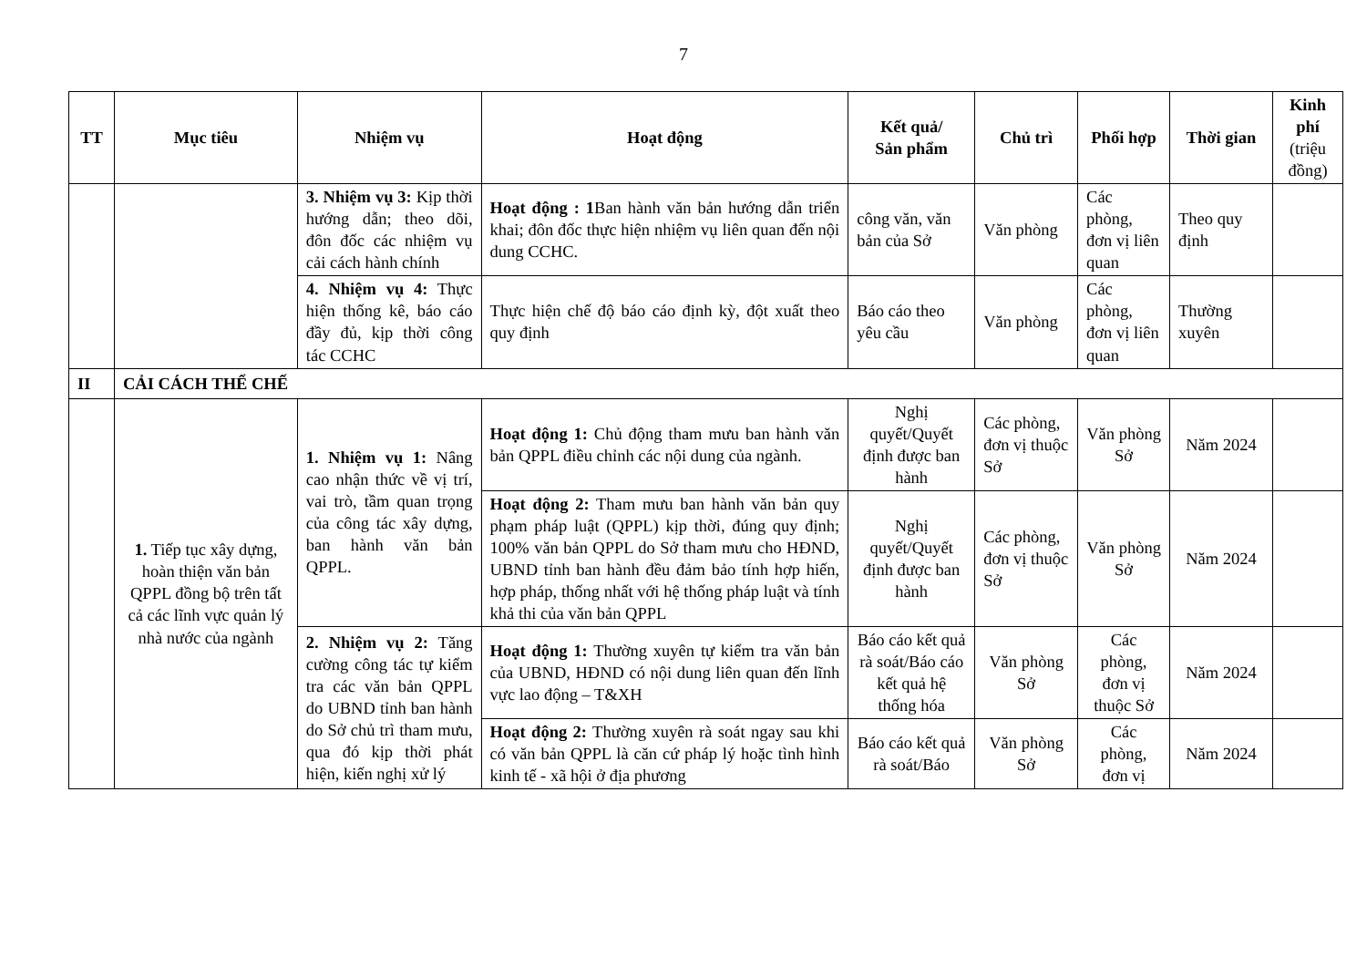7
| TT | Mục tiêu | Nhiệm vụ | Hoạt động | Kết quả/ Sản phẩm | Chủ trì | Phối hợp | Thời gian | Kinh phí (triệu đồng) |
| --- | --- | --- | --- | --- | --- | --- | --- | --- |
| | | 3. Nhiệm vụ 3: Kịp thời hướng dẫn; theo dõi, đôn đốc các nhiệm vụ cải cách hành chính | Hoạt động : 1 Ban hành văn bản hướng dẫn triển khai; đôn đốc thực hiện nhiệm vụ liên quan đến nội dung CCHC. | công văn, văn bản của Sở | Văn phòng | Các phòng, đơn vị liên quan | Theo quy định | |
| | | 4. Nhiệm vụ 4: Thực hiện thống kê, báo cáo đầy đủ, kịp thời công tác CCHC | Thực hiện chế độ báo cáo định kỳ, đột xuất theo quy định | Báo cáo theo yêu cầu | Văn phòng | Các phòng, đơn vị liên quan | Thường xuyên | |
| II | CẢI CÁCH THỂ CHẾ | | | | | | | |
| | 1. Tiếp tục xây dựng, hoàn thiện văn bản QPPL đồng bộ trên tất cả các lĩnh vực quản lý nhà nước của ngành | 1. Nhiệm vụ 1: Nâng cao nhận thức về vị trí, vai trò, tầm quan trọng của công tác xây dựng, ban hành văn bản QPPL. | Hoạt động 1: Chủ động tham mưu ban hành văn bản QPPL điều chỉnh các nội dung của ngành. | Nghị quyết/Quyết định được ban hành | Các phòng, đơn vị thuộc Sở | Văn phòng Sở | Năm 2024 | |
| | | | Hoạt động 2: Tham mưu ban hành văn bản quy phạm pháp luật (QPPL) kịp thời, đúng quy định; 100% văn bản QPPL do Sở tham mưu cho HĐND, UBND tỉnh ban hành đều đảm bảo tính hợp hiến, hợp pháp, thống nhất với hệ thống pháp luật và tính khả thi của văn bản QPPL | Nghị quyết/Quyết định được ban hành | Các phòng, đơn vị thuộc Sở | Văn phòng Sở | Năm 2024 | |
| | | 2. Nhiệm vụ 2: Tăng cường công tác tự kiểm tra các văn bản QPPL do UBND tỉnh ban hành do Sở chủ trì tham mưu, qua đó kịp thời phát hiện, kiến nghị xử lý | Hoạt động 1: Thường xuyên tự kiểm tra văn bản của UBND, HĐND có nội dung liên quan đến lĩnh vực lao động – T&XH | Báo cáo kết quả rà soát/Báo cáo kết quả hệ thống hóa | Văn phòng Sở | Các phòng, đơn vị thuộc Sở | Năm 2024 | |
| | | | Hoạt động 2: Thường xuyên rà soát ngay sau khi có văn bản QPPL là căn cứ pháp lý hoặc tình hình kinh tế - xã hội ở địa phương | Báo cáo kết quả rà soát/Báo | Văn phòng Sở | Các phòng, đơn vị | Năm 2024 | |